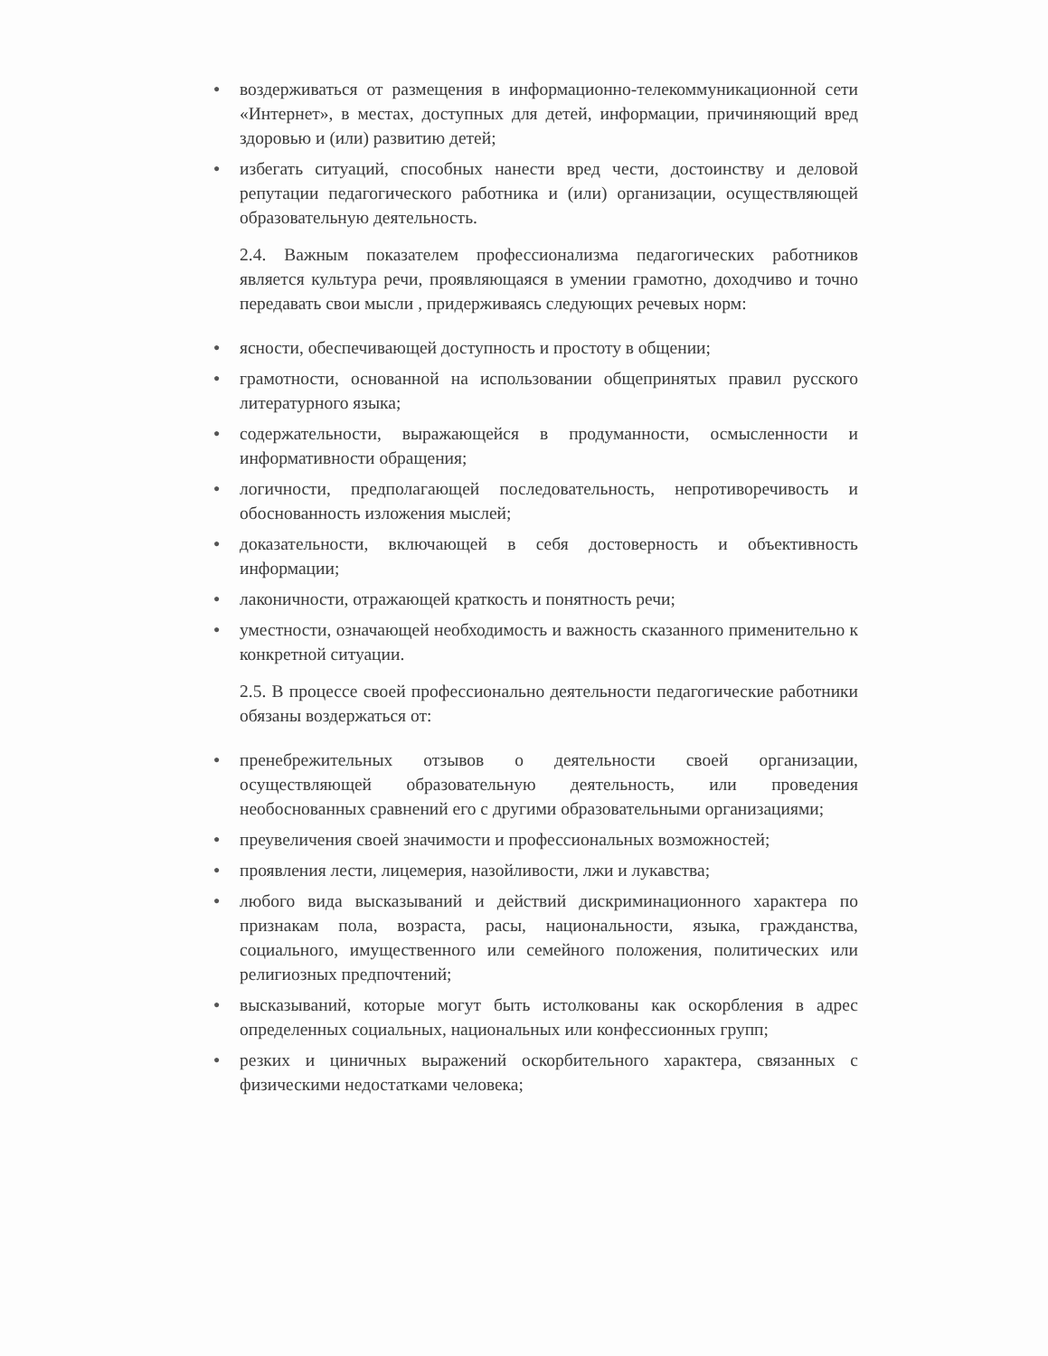● воздерживаться от размещения в информационно-телекоммуникационной сети «Интернет», в местах, доступных для детей, информации, причиняющий вред здоровью и (или) развитию детей;
● избегать ситуаций, способных нанести вред чести, достоинству и деловой репутации педагогического работника и (или) организации, осуществляющей образовательную деятельность.
2.4. Важным показателем профессионализма педагогических работников является культура речи, проявляющаяся в умении грамотно, доходчиво и точно передавать свои мысли , придерживаясь следующих речевых норм:
● ясности, обеспечивающей доступность и простоту в общении;
● грамотности, основанной на использовании общепринятых правил русского литературного языка;
● содержательности, выражающейся в продуманности, осмысленности и информативности обращения;
● логичности, предполагающей последовательность, непротиворечивость и обоснованность изложения мыслей;
● доказательности, включающей в себя достоверность и объективность информации;
● лаконичности, отражающей краткость и понятность речи;
● уместности, означающей необходимость и важность сказанного применительно к конкретной ситуации.
2.5. В процессе своей профессионально деятельности педагогические работники обязаны воздержаться от:
● пренебрежительных отзывов о деятельности своей организации, осуществляющей образовательную деятельность, или проведения необоснованных сравнений его с другими образовательными организациями;
● преувеличения своей значимости и профессиональных возможностей;
● проявления лести, лицемерия, назойливости, лжи и лукавства;
● любого вида высказываний и действий дискриминационного характера по признакам пола, возраста, расы, национальности, языка, гражданства, социального, имущественного или семейного положения, политических или религиозных предпочтений;
● высказываний, которые могут быть истолкованы как оскорбления в адрес определенных социальных, национальных или конфессионных групп;
● резких и циничных выражений оскорбительного характера, связанных с физическими недостатками человека;